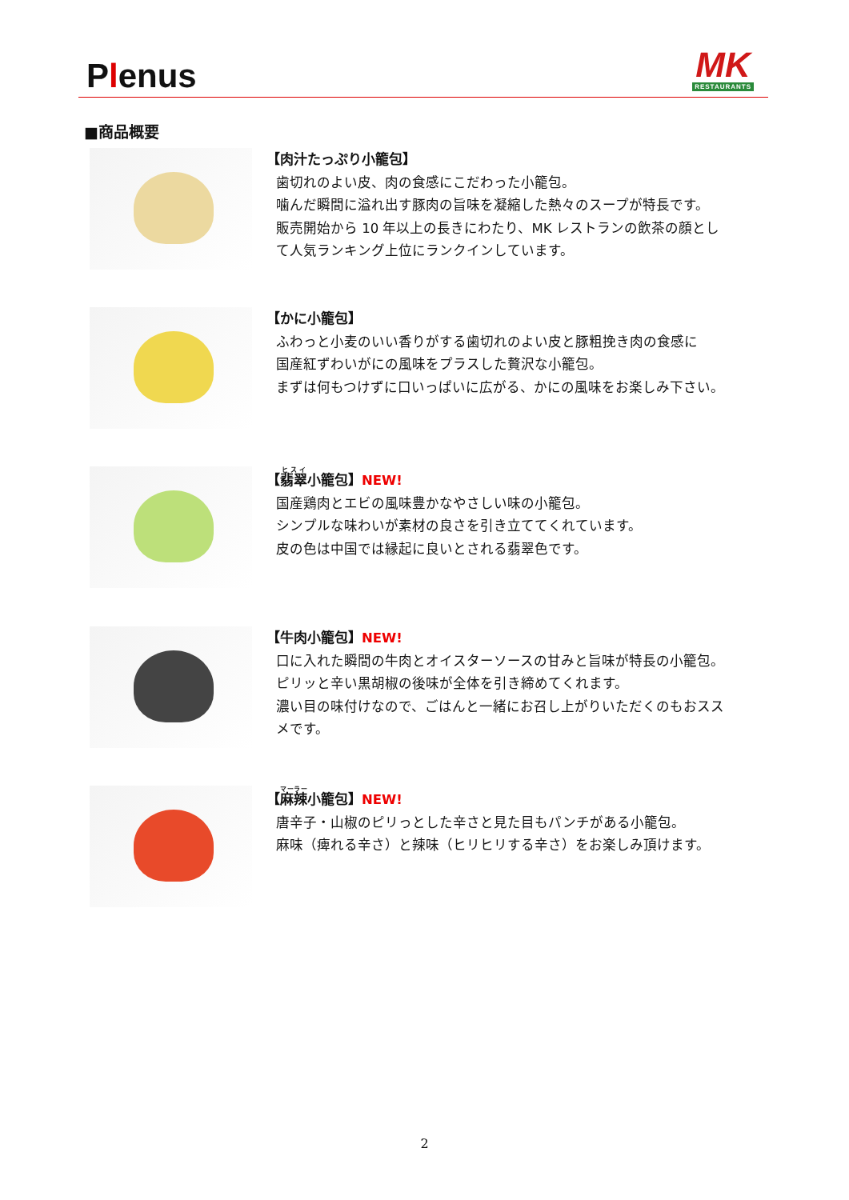Plenus
MK
RESTAURANTS
■商品概要
【肉汁たっぷり小籠包】
歯切れのよい皮、肉の食感にこだわった小籠包。
噛んだ瞬間に溢れ出す豚肉の旨味を凝縮した熱々のスープが特長です。
販売開始から 10 年以上の長きにわたり、MK レストランの飲茶の顔とし
て人気ランキング上位にランクインしています。
【かに小籠包】
ふわっと小麦のいい香りがする歯切れのよい皮と豚粗挽き肉の食感に
国産紅ずわいがにの風味をプラスした贅沢な小籠包。
まずは何もつけずに口いっぱいに広がる、かにの風味をお楽しみ下さい。
【翡翠小籠包】NEW!
国産鶏肉とエビの風味豊かなやさしい味の小籠包。
シンプルな味わいが素材の良さを引き立ててくれています。
皮の色は中国では縁起に良いとされる翡翠色です。
【牛肉小籠包】NEW!
口に入れた瞬間の牛肉とオイスターソースの甘みと旨味が特長の小籠包。
ピリッと辛い黒胡椒の後味が全体を引き締めてくれます。
濃い目の味付けなので、ごはんと一緒にお召し上がりいただくのもおスス
メです。
【麻辣小籠包】NEW!
唐辛子・山椒のピリっとした辛さと見た目もパンチがある小籠包。
麻味（痺れる辛さ）と辣味（ヒリヒリする辛さ）をお楽しみ頂けます。
2